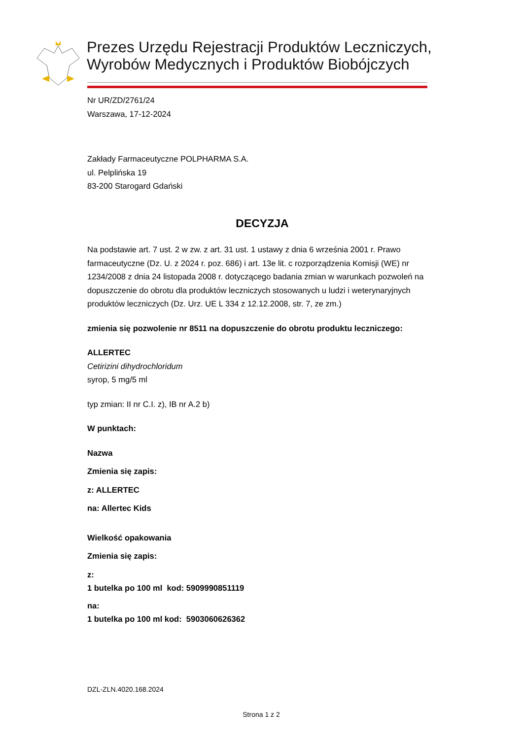Prezes Urzędu Rejestracji Produktów Leczniczych,
Wyrobów Medycznych i Produktów Biobójczych
Nr UR/ZD/2761/24
Warszawa, 17-12-2024
Zakłady Farmaceutyczne POLPHARMA S.A.
ul. Pelplińska 19
83-200 Starogard Gdański
DECYZJA
Na podstawie art. 7 ust. 2 w zw. z art. 31 ust. 1 ustawy z dnia 6 września 2001 r. Prawo farmaceutyczne (Dz. U. z 2024 r. poz. 686) i art. 13e lit. c rozporządzenia Komisji (WE) nr 1234/2008 z dnia 24 listopada 2008 r. dotyczącego badania zmian w warunkach pozwoleń na dopuszczenie do obrotu dla produktów leczniczych stosowanych u ludzi i weterynaryjnych produktów leczniczych (Dz. Urz. UE L 334 z 12.12.2008, str. 7, ze zm.)
zmienia się pozwolenie nr 8511 na dopuszczenie do obrotu produktu leczniczego:
ALLERTEC
Cetirizini dihydrochloridum
syrop, 5 mg/5 ml
typ zmian: II nr C.I. z), IB nr A.2 b)
W punktach:
Nazwa
Zmienia się zapis:
z: ALLERTEC
na: Allertec Kids
Wielkość opakowania
Zmienia się zapis:
z:
1 butelka po 100 ml kod: 5909990851119
na:
1 butelka po 100 ml kod: 5903060626362
DZL-ZLN.4020.168.2024
Strona 1 z 2